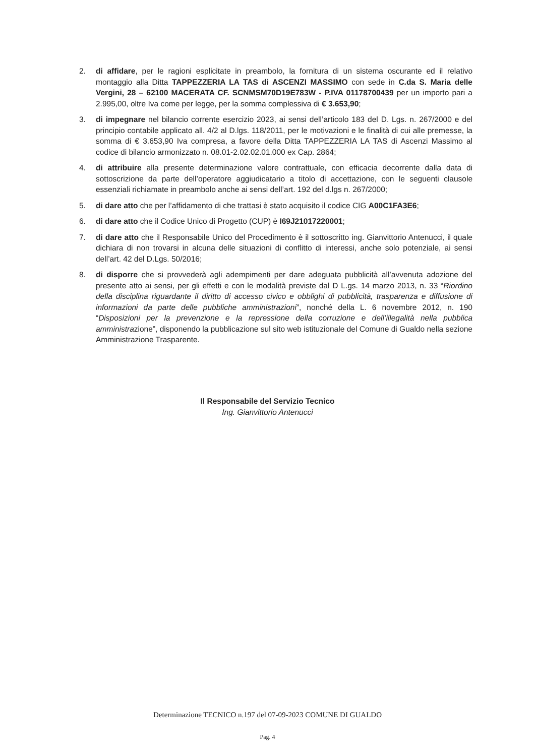2. di affidare, per le ragioni esplicitate in preambolo, la fornitura di un sistema oscurante ed il relativo montaggio alla Ditta TAPPEZZERIA LA TAS di ASCENZI MASSIMO con sede in C.da S. Maria delle Vergini, 28 – 62100 MACERATA CF. SCNMSM70D19E783W - P.IVA 01178700439 per un importo pari a 2.995,00, oltre Iva come per legge, per la somma complessiva di € 3.653,90;
3. di impegnare nel bilancio corrente esercizio 2023, ai sensi dell’articolo 183 del D. Lgs. n. 267/2000 e del principio contabile applicato all. 4/2 al D.lgs. 118/2011, per le motivazioni e le finalità di cui alle premesse, la somma di € 3.653,90 Iva compresa, a favore della Ditta TAPPEZZERIA LA TAS di Ascenzi Massimo al codice di bilancio armonizzato n. 08.01-2.02.02.01.000 ex Cap. 2864;
4. di attribuire alla presente determinazione valore contrattuale, con efficacia decorrente dalla data di sottoscrizione da parte dell’operatore aggiudicatario a titolo di accettazione, con le seguenti clausole essenziali richiamate in preambolo anche ai sensi dell’art. 192 del d.lgs n. 267/2000;
5. di dare atto che per l’affidamento di che trattasi è stato acquisito il codice CIG A00C1FA3E6;
6. di dare atto che il Codice Unico di Progetto (CUP) è I69J21017220001;
7. di dare atto che il Responsabile Unico del Procedimento è il sottoscritto ing. Gianvittorio Antenucci, il quale dichiara di non trovarsi in alcuna delle situazioni di conflitto di interessi, anche solo potenziale, ai sensi dell’art. 42 del D.Lgs. 50/2016;
8. di disporre che si provvederà agli adempimenti per dare adeguata pubblicità all’avvenuta adozione del presente atto ai sensi, per gli effetti e con le modalità previste dal D L.gs. 14 marzo 2013, n. 33 “Riordino della disciplina riguardante il diritto di accesso civico e obblighi di pubblicità, trasparenza e diffusione di informazioni da parte delle pubbliche amministrazioni”, nonché della L. 6 novembre 2012, n. 190 “Disposizioni per la prevenzione e la repressione della corruzione e dell’illegalità nella pubblica amministrazione”, disponendo la pubblicazione sul sito web istituzionale del Comune di Gualdo nella sezione Amministrazione Trasparente.
Il Responsabile del Servizio Tecnico
Ing. Gianvittorio Antenucci
Determinazione TECNICO n.197 del 07-09-2023 COMUNE DI GUALDO
Pag. 4